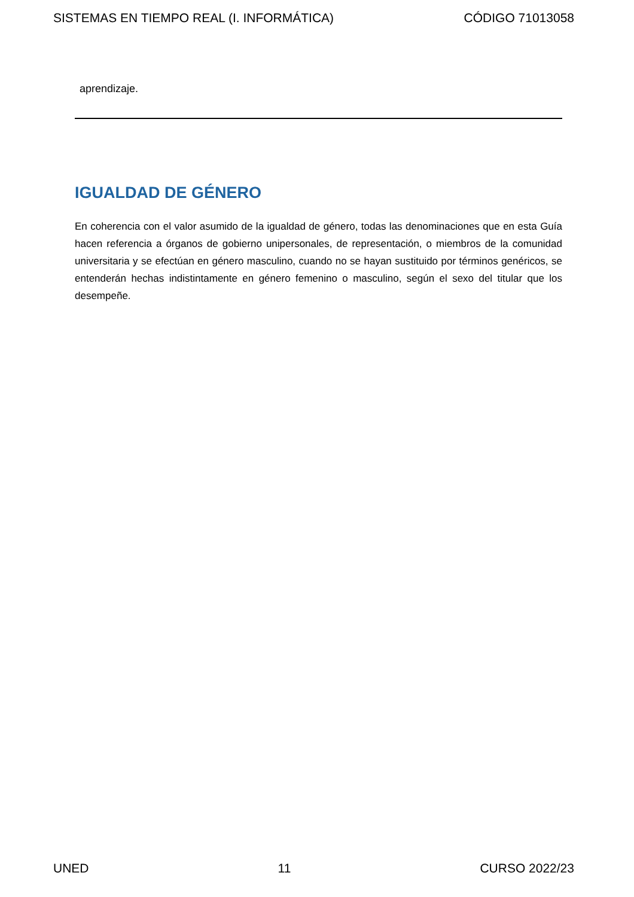SISTEMAS EN TIEMPO REAL (I. INFORMÁTICA) CÓDIGO 71013058
aprendizaje.
IGUALDAD DE GÉNERO
En coherencia con el valor asumido de la igualdad de género, todas las denominaciones que en esta Guía hacen referencia a órganos de gobierno unipersonales, de representación, o miembros de la comunidad universitaria y se efectúan en género masculino, cuando no se hayan sustituido por términos genéricos, se entenderán hechas indistintamente en género femenino o masculino, según el sexo del titular que los desempeñe.
UNED 11 CURSO 2022/23